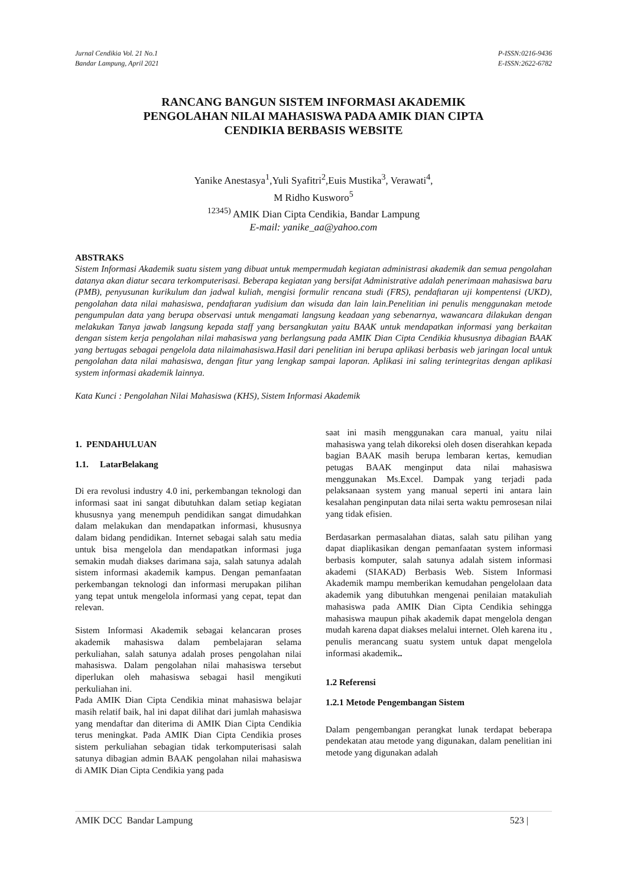Jurnal Cendikia Vol. 21 No.1
Bandar Lampung, April 2021
P-ISSN:0216-9436
E-ISSN:2622-6782
RANCANG BANGUN SISTEM INFORMASI AKADEMIK
PENGOLAHAN NILAI MAHASISWA PADA AMIK DIAN CIPTA
CENDIKIA BERBASIS WEBSITE
Yanike Anestasya<sup>1</sup>,Yuli Syafitri<sup>2</sup>,Euis Mustika<sup>3</sup>, Verawati<sup>4</sup>,
M Ridho Kusworo<sup>5</sup>
<sup>12345)</sup> AMIK Dian Cipta Cendikia, Bandar Lampung
E-mail: yanike_aa@yahoo.com
ABSTRAKS
Sistem Informasi Akademik suatu sistem yang dibuat untuk mempermudah kegiatan administrasi akademik dan semua pengolahan datanya akan diatur secara terkomputerisasi. Beberapa kegiatan yang bersifat Administrative adalah penerimaan mahasiswa baru (PMB), penyusunan kurikulum dan jadwal kuliah, mengisi formulir rencana studi (FRS), pendaftaran uji kompentensi (UKD), pengolahan data nilai mahasiswa, pendaftaran yudisium dan wisuda dan lain lain.Penelitian ini penulis menggunakan metode pengumpulan data yang berupa observasi untuk mengamati langsung keadaan yang sebenarnya, wawancara dilakukan dengan melakukan Tanya jawab langsung kepada staff yang bersangkutan yaitu BAAK untuk mendapatkan informasi yang berkaitan dengan sistem kerja pengolahan nilai mahasiswa yang berlangsung pada AMIK Dian Cipta Cendikia khususnya dibagian BAAK yang bertugas sebagai pengelola data nilaimahasiswa.Hasil dari penelitian ini berupa aplikasi berbasis web jaringan local untuk pengolahan data nilai mahasiswa, dengan fitur yang lengkap sampai laporan. Aplikasi ini saling terintegritas dengan aplikasi system informasi akademik lainnya.
Kata Kunci : Pengolahan Nilai Mahasiswa (KHS), Sistem Informasi Akademik
1. PENDAHULUAN
1.1. LatarBelakang
Di era revolusi industry 4.0 ini, perkembangan teknologi dan informasi saat ini sangat dibutuhkan dalam setiap kegiatan khususnya yang menempuh pendidikan sangat dimudahkan dalam melakukan dan mendapatkan informasi, khususnya dalam bidang pendidikan. Internet sebagai salah satu media untuk bisa mengelola dan mendapatkan informasi juga semakin mudah diakses darimana saja, salah satunya adalah sistem informasi akademik kampus. Dengan pemanfaatan perkembangan teknologi dan informasi merupakan pilihan yang tepat untuk mengelola informasi yang cepat, tepat dan relevan.
Sistem Informasi Akademik sebagai kelancaran proses akademik mahasiswa dalam pembelajaran selama perkuliahan, salah satunya adalah proses pengolahan nilai mahasiswa. Dalam pengolahan nilai mahasiswa tersebut diperlukan oleh mahasiswa sebagai hasil mengikuti perkuliahan ini.
Pada AMIK Dian Cipta Cendikia minat mahasiswa belajar masih relatif baik, hal ini dapat dilihat dari jumlah mahasiswa yang mendaftar dan diterima di AMIK Dian Cipta Cendikia terus meningkat. Pada AMIK Dian Cipta Cendikia proses sistem perkuliahan sebagian tidak terkomputerisasi salah satunya dibagian admin BAAK pengolahan nilai mahasiswa di AMIK Dian Cipta Cendikia yang pada
saat ini masih menggunakan cara manual, yaitu nilai mahasiswa yang telah dikoreksi oleh dosen diserahkan kepada bagian BAAK masih berupa lembaran kertas, kemudian petugas BAAK menginput data nilai mahasiswa menggunakan Ms.Excel. Dampak yang terjadi pada pelaksanaan system yang manual seperti ini antara lain kesalahan penginputan data nilai serta waktu pemrosesan nilai yang tidak efisien.
Berdasarkan permasalahan diatas, salah satu pilihan yang dapat diaplikasikan dengan pemanfaatan system informasi berbasis komputer, salah satunya adalah sistem informasi akademi (SIAKAD) Berbasis Web. Sistem Informasi Akademik mampu memberikan kemudahan pengelolaan data akademik yang dibutuhkan mengenai penilaian matakuliah mahasiswa pada AMIK Dian Cipta Cendikia sehingga mahasiswa maupun pihak akademik dapat mengelola dengan mudah karena dapat diakses melalui internet. Oleh karena itu , penulis merancang suatu system untuk dapat mengelola informasi akademik..
1.2 Referensi
1.2.1 Metode Pengembangan Sistem
Dalam pengembangan perangkat lunak terdapat beberapa pendekatan atau metode yang digunakan, dalam penelitian ini metode yang digunakan adalah
AMIK DCC Bandar Lampung 523 |